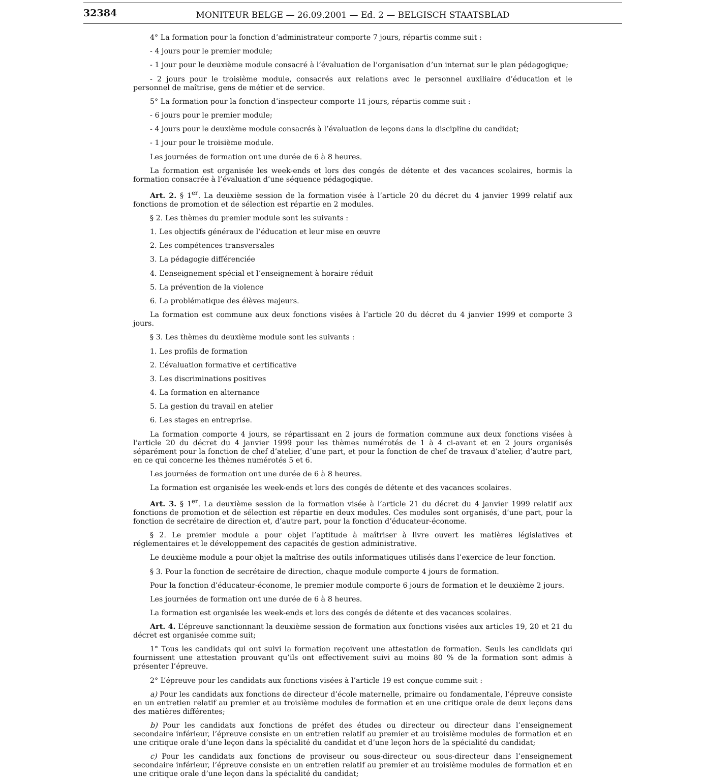32384
MONITEUR BELGE — 26.09.2001 — Ed. 2 — BELGISCH STAATSBLAD
4° La formation pour la fonction d’administrateur comporte 7 jours, répartis comme suit :
- 4 jours pour le premier module;
- 1 jour pour le deuxième module consacré à l’évaluation de l’organisation d’un internat sur le plan pédagogique;
- 2 jours pour le troisième module, consacrés aux relations avec le personnel auxiliaire d’éducation et le personnel de maîtrise, gens de métier et de service.
5° La formation pour la fonction d’inspecteur comporte 11 jours, répartis comme suit :
- 6 jours pour le premier module;
- 4 jours pour le deuxième module consacrés à l’évaluation de leçons dans la discipline du candidat;
- 1 jour pour le troisième module.
Les journées de formation ont une durée de 6 à 8 heures.
La formation est organisée les week-ends et lors des congés de détente et des vacances scolaires, hormis la formation consacrée à l’évaluation d’une séquence pédagogique.
Art. 2. § 1<sup>er</sup>. La deuxième session de la formation visée à l’article 20 du décret du 4 janvier 1999 relatif aux fonctions de promotion et de sélection est répartie en 2 modules.
§ 2. Les thèmes du premier module sont les suivants :
1. Les objectifs généraux de l’éducation et leur mise en œuvre
2. Les compétences transversales
3. La pédagogie différenciée
4. L’enseignement spécial et l’enseignement à horaire réduit
5. La prévention de la violence
6. La problématique des élèves majeurs.
La formation est commune aux deux fonctions visées à l’article 20 du décret du 4 janvier 1999 et comporte 3 jours.
§ 3. Les thèmes du deuxième module sont les suivants :
1. Les profils de formation
2. L’évaluation formative et certificative
3. Les discriminations positives
4. La formation en alternance
5. La gestion du travail en atelier
6. Les stages en entreprise.
La formation comporte 4 jours, se répartissant en 2 jours de formation commune aux deux fonctions visées à l’article 20 du décret du 4 janvier 1999 pour les thèmes numérotés de 1 à 4 ci-avant et en 2 jours organisés séparément pour la fonction de chef d’atelier, d’une part, et pour la fonction de chef de travaux d’atelier, d’autre part, en ce qui concerne les thèmes numérotés 5 et 6.
Les journées de formation ont une durée de 6 à 8 heures.
La formation est organisée les week-ends et lors des congés de détente et des vacances scolaires.
Art. 3. § 1<sup>er</sup>. La deuxième session de la formation visée à l’article 21 du décret du 4 janvier 1999 relatif aux fonctions de promotion et de sélection est répartie en deux modules. Ces modules sont organisés, d’une part, pour la fonction de secrétaire de direction et, d’autre part, pour la fonction d’éducateur-économe.
§ 2. Le premier module a pour objet l’aptitude à maîtriser à livre ouvert les matières législatives et réglementaires et le développement des capacités de gestion administrative.
Le deuxième module a pour objet la maîtrise des outils informatiques utilisés dans l’exercice de leur fonction.
§ 3. Pour la fonction de secrétaire de direction, chaque module comporte 4 jours de formation.
Pour la fonction d’éducateur-économe, le premier module comporte 6 jours de formation et le deuxième 2 jours.
Les journées de formation ont une durée de 6 à 8 heures.
La formation est organisée les week-ends et lors des congés de détente et des vacances scolaires.
Art. 4. L’épreuve sanctionnant la deuxième session de formation aux fonctions visées aux articles 19, 20 et 21 du décret est organisée comme suit;
1° Tous les candidats qui ont suivi la formation reçoivent une attestation de formation. Seuls les candidats qui fournissent une attestation prouvant qu’ils ont effectivement suivi au moins 80 % de la formation sont admis à présenter l’épreuve.
2° L’épreuve pour les candidats aux fonctions visées à l’article 19 est conçue comme suit :
a) Pour les candidats aux fonctions de directeur d’école maternelle, primaire ou fondamentale, l’épreuve consiste en un entretien relatif au premier et au troisième modules de formation et en une critique orale de deux leçons dans des matières différentes;
b) Pour les candidats aux fonctions de préfet des études ou directeur ou directeur dans l’enseignement secondaire inférieur, l’épreuve consiste en un entretien relatif au premier et au troisième modules de formation et en une critique orale d’une leçon dans la spécialité du candidat et d’une leçon hors de la spécialité du candidat;
c) Pour les candidats aux fonctions de proviseur ou sous-directeur ou sous-directeur dans l’enseignement secondaire inférieur, l’épreuve consiste en un entretien relatif au premier et au troisième modules de formation et en une critique orale d’une leçon dans la spécialité du candidat;